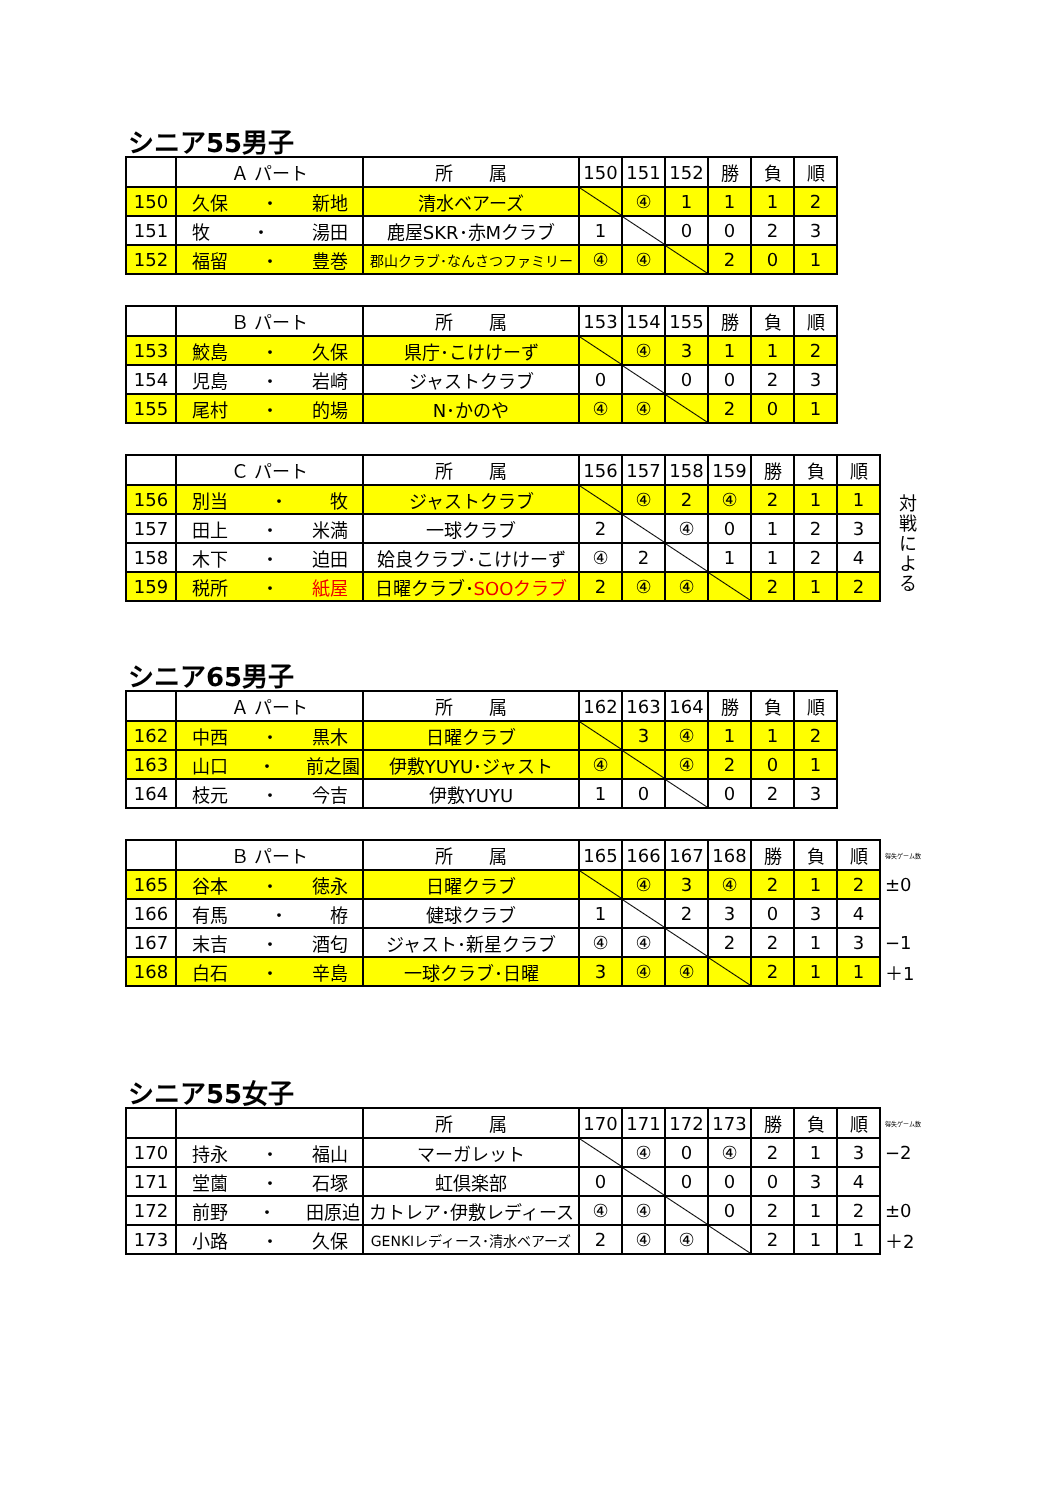シニア55男子
| | Ａ パート | 所 属 | 150 | 151 | 152 | 勝 | 負 | 順 |
| --- | --- | --- | --- | --- | --- | --- | --- | --- |
| 150 | 久保 ・ 新地 | 清水ベアーズ | | ④ | 1 | 1 | 1 | 2 |
| 151 | 牧 ・ 湯田 | 鹿屋SKR･赤Mクラブ | 1 | | 0 | 0 | 2 | 3 |
| 152 | 福留 ・ 豊巻 | 郡山クラブ･なんさつファミリー | ④ | ④ | | 2 | 0 | 1 |
| | Ｂ パート | 所 属 | 153 | 154 | 155 | 勝 | 負 | 順 |
| --- | --- | --- | --- | --- | --- | --- | --- | --- |
| 153 | 鮫島 ・ 久保 | 県庁･こけけーず | | ④ | 3 | 1 | 1 | 2 |
| 154 | 児島 ・ 岩崎 | ジャストクラブ | 0 | | 0 | 0 | 2 | 3 |
| 155 | 尾村 ・ 的場 | N･かのや | ④ | ④ | | 2 | 0 | 1 |
| | Ｃ パート | 所 属 | 156 | 157 | 158 | 159 | 勝 | 負 | 順 |
| --- | --- | --- | --- | --- | --- | --- | --- | --- | --- |
| 156 | 別当 ・ 牧 | ジャストクラブ | | ④ | 2 | ④ | 2 | 1 | 1 |
| 157 | 田上 ・ 米満 | 一球クラブ | 2 | | ④ | 0 | 1 | 2 | 3 |
| 158 | 木下 ・ 迫田 | 姶良クラブ･こけけーず | ④ | 2 | | 1 | 1 | 2 | 4 |
| 159 | 税所 ・ 紙屋 | 日曜クラブ･ SOOクラブ | 2 | ④ | ④ | | 2 | 1 | 2 |
対戦による
シニア65男子
| | Ａ パート | 所 属 | 162 | 163 | 164 | 勝 | 負 | 順 |
| --- | --- | --- | --- | --- | --- | --- | --- | --- |
| 162 | 中西 ・ 黒木 | 日曜クラブ | | 3 | ④ | 1 | 1 | 2 |
| 163 | 山口 ・ 前之園 | 伊敷YUYU･ジャスト | ④ | | ④ | 2 | 0 | 1 |
| 164 | 枝元 ・ 今吉 | 伊敷YUYU | 1 | 0 | | 0 | 2 | 3 |
| | Ｂ パート | 所 属 | 165 | 166 | 167 | 168 | 勝 | 負 | 順 | 得失ゲーム数 |
| --- | --- | --- | --- | --- | --- | --- | --- | --- | --- | --- |
| 165 | 谷本 ・ 徳永 | 日曜クラブ | | ④ | 3 | ④ | 2 | 1 | 2 | ±0 |
| 166 | 有馬 ・ 栫 | 健球クラブ | 1 | | 2 | 3 | 0 | 3 | 4 | |
| 167 | 末吉 ・ 酒匂 | ジャスト･新星クラブ | ④ | ④ | | 2 | 2 | 1 | 3 | −1 |
| 168 | 白石 ・ 辛島 | 一球クラブ･日曜 | 3 | ④ | ④ | | 2 | 1 | 1 | ＋1 |
シニア55女子
| | | 所 属 | 170 | 171 | 172 | 173 | 勝 | 負 | 順 | 得失ゲーム数 |
| --- | --- | --- | --- | --- | --- | --- | --- | --- | --- | --- |
| 170 | 持永 ・ 福山 | マーガレット | | ④ | 0 | ④ | 2 | 1 | 3 | −2 |
| 171 | 堂薗 ・ 石塚 | 虹倶楽部 | 0 | | 0 | 0 | 0 | 3 | 4 | |
| 172 | 前野 ・ 田原迫 | カトレア･伊敷レディース | ④ | ④ | | 0 | 2 | 1 | 2 | ±0 |
| 173 | 小路 ・ 久保 | GENKIレディース･清水ベアーズ | 2 | ④ | ④ | | 2 | 1 | 1 | ＋2 |